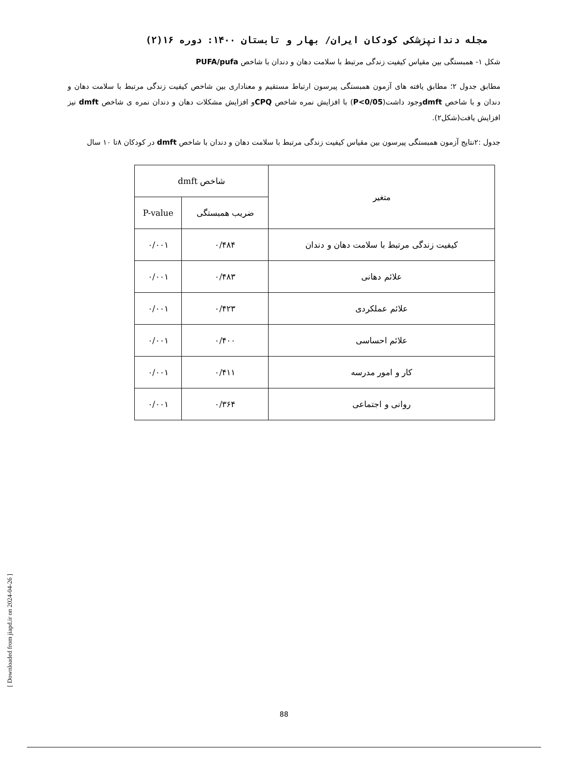مجله دندانپزشکی کودکان ایران/ بهار و تابستان ۱۴۰۰: دوره ۱۶(۲)
شکل ۱- همبستگی بین مقیاس کیفیت زندگی مرتبط با سلامت دهان و دندان با شاخص PUFA/pufa
مطابق جدول ۲؛ مطابق یافته های آزمون همبستگی پیرسون ارتباط مستقیم و معناداری بین شاخص کیفیت زندگی مرتبط با سلامت دهان و دندان و با شاخص dmftوجود داشت(P<0/05) با افزایش نمره شاخص CPQو افزایش مشکلات دهان و دندان نمره ی شاخص dmft نیز افزایش یافت(شکل۲).
جدول :۲نتایج آزمون همبستگی پیرسون بین مقیاس کیفیت زندگی مرتبط با سلامت دهان و دندان با شاخص dmft در کودکان ۸تا ۱۰ سال
| متغیر | شاخص dmft | |
| --- | --- | --- |
| | ضریب همبستگی | P-value |
| کیفیت زندگی مرتبط با سلامت دهان و دندان | ۰/۴۸۴ | ۰/۰۰۱ |
| علائم دهانی | ۰/۴۸۳ | ۰/۰۰۱ |
| علائم عملکردی | ۰/۴۲۳ | ۰/۰۰۱ |
| علائم احساسی | ۰/۴۰۰ | ۰/۰۰۱ |
| کار و امور مدرسه | ۰/۴۱۱ | ۰/۰۰۱ |
| روانی و اجتماعی | ۰/۳۶۴ | ۰/۰۰۱ |
[ Downloaded from jiapd.ir on 2024-04-26 ]
88